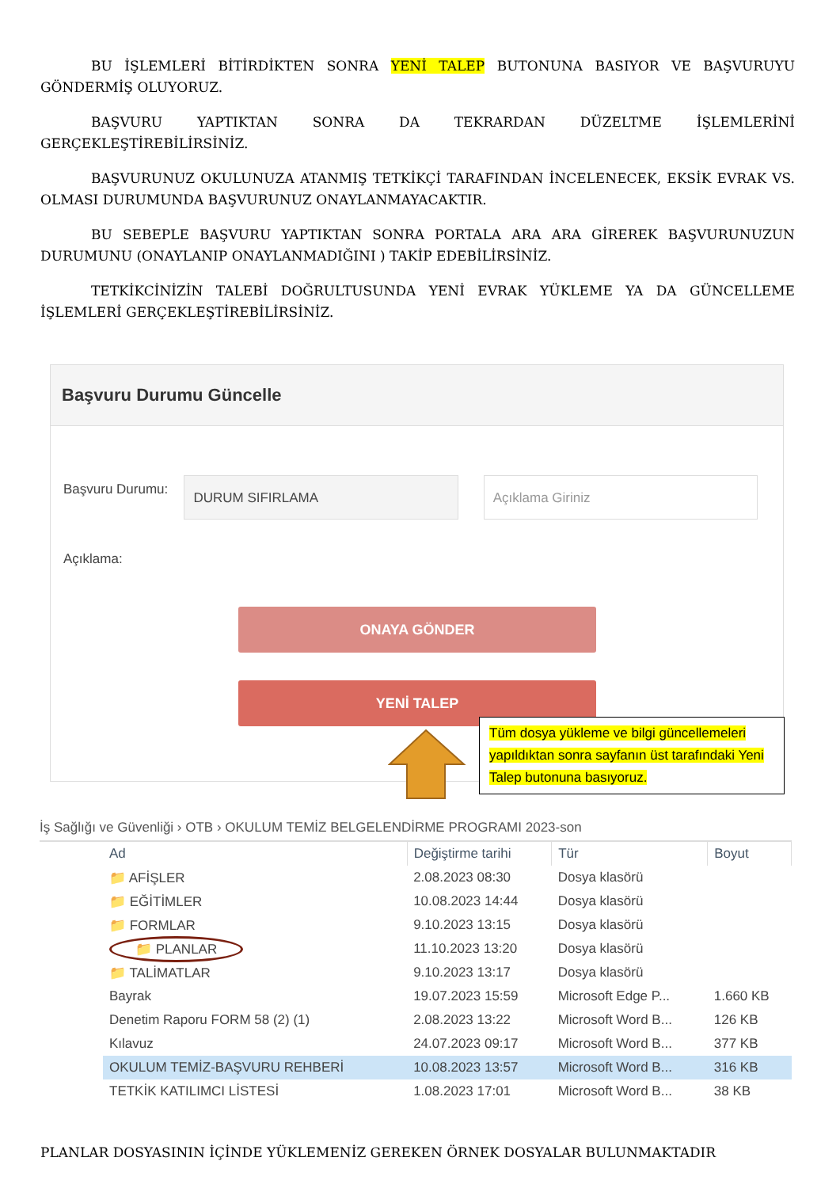BU İŞLEMLERİ BİTİRDİKTEN SONRA YENİ TALEP BUTONUNA BASIYOR VE BAŞVURUYU GÖNDERMİŞ OLUYORUZ.
BAŞVURU YAPTIKTAN SONRA DA TEKRARDAN DÜZELTME İŞLEMLERİNİ GERÇEKLEŞTİREBİLİRSİNİZ.
BAŞVURUNUZ OKULUNUZA ATANMIŞ TETKİKÇİ TARAFINDAN İNCELENECEK, EKSİK EVRAK VS. OLMASI DURUMUNDA BAŞVURUNUZ ONAYLANMAYACAKTIR.
BU SEBEPLE BAŞVURU YAPTIKTAN SONRA PORTALA ARA ARA GİREREK BAŞVURUNUZUN DURUMUNU (ONAYLANIP ONAYLANMADIĞINI ) TAKİP EDEBİLİRSİNİZ.
TETKİKCİNİZİN TALEBİ DOĞRULTUSUNDA YENİ EVRAK YÜKLEME YA DA GÜNCELLEME İŞLEMLERİ GERÇEKLEŞTİREBİLİRSİNİZ.
Başvuru Durumu Güncelle
Başvuru Durumu:
DURUM SIFIRLAMA Açıklama Giriniz
Açıklama:
ONAYA GÖNDER
YENİ TALEP
Tüm dosya yükleme ve bilgi güncellemeleri yapıldıktan sonra sayfanın üst tarafındaki Yeni Talep butonuna basıyoruz.
İş Sağlığı ve Güvenliği › OTB › OKULUM TEMİZ BELGELENDİRME PROGRAMI 2023-son
| Ad | Değiştirme tarihi | Tür | Boyut |
| --- | --- | --- | --- |
| 📁 AFİŞLER | 2.08.2023 08:30 | Dosya klasörü | |
| 📁 EĞİTİMLER | 10.08.2023 14:44 | Dosya klasörü | |
| 📁 FORMLAR | 9.10.2023 13:15 | Dosya klasörü | |
| 📁 PLANLAR | 11.10.2023 13:20 | Dosya klasörü | |
| 📁 TALİMATLAR | 9.10.2023 13:17 | Dosya klasörü | |
| Bayrak | 19.07.2023 15:59 | Microsoft Edge P... | 1.660 KB |
| Denetim Raporu FORM 58 (2) (1) | 2.08.2023 13:22 | Microsoft Word B... | 126 KB |
| Kılavuz | 24.07.2023 09:17 | Microsoft Word B... | 377 KB |
| OKULUM TEMİZ-BAŞVURU REHBERİ | 10.08.2023 13:57 | Microsoft Word B... | 316 KB |
| TETKİK KATILIMCI LİSTESİ | 1.08.2023 17:01 | Microsoft Word B... | 38 KB |
PLANLAR DOSYASININ İÇİNDE YÜKLEMENİZ GEREKEN ÖRNEK DOSYALAR BULUNMAKTADIR